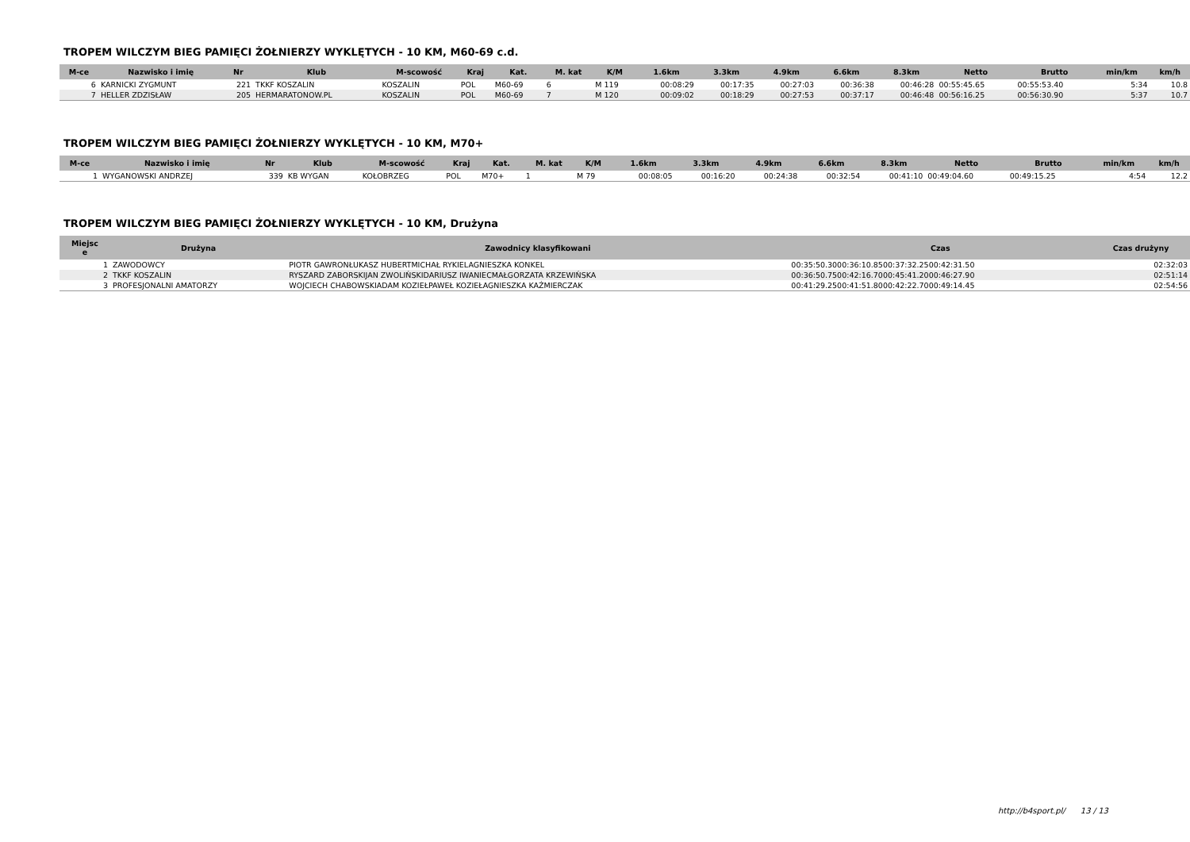TROPEM WILCZYM BIEG PAMIĘCI ŻOŁNIERZY WYKLĘTYCH - 10 KM, M60-69 c.d.
| M-ce | Nazwisko i imię | Nr | Klub | M-scowość | Kraj | Kat. | M. kat | K/M | 1.6km | 3.3km | 4.9km | 6.6km | 8.3km | Netto | Brutto | min/km | km/h |
| --- | --- | --- | --- | --- | --- | --- | --- | --- | --- | --- | --- | --- | --- | --- | --- | --- | --- |
| 6 | KARNICKI ZYGMUNT | 221 | TKKF KOSZALIN | KOSZALIN | POL | M60-69 | 6 | M 119 | 00:08:29 | 00:17:35 | 00:27:03 | 00:36:38 | 00:46:28 | 00:55:45.65 | 00:55:53.40 | 5:34 | 10.8 |
| 7 | HELLER ZDZISŁAW | 205 | HERMARATONOW.PL | KOSZALIN | POL | M60-69 | 7 | M 120 | 00:09:02 | 00:18:29 | 00:27:53 | 00:37:17 | 00:46:48 | 00:56:16.25 | 00:56:30.90 | 5:37 | 10.7 |
TROPEM WILCZYM BIEG PAMIĘCI ŻOŁNIERZY WYKLĘTYCH - 10 KM, M70+
| M-ce | Nazwisko i imię | Nr | Klub | M-scowość | Kraj | Kat. | M. kat | K/M | 1.6km | 3.3km | 4.9km | 6.6km | 8.3km | Netto | Brutto | min/km | km/h |
| --- | --- | --- | --- | --- | --- | --- | --- | --- | --- | --- | --- | --- | --- | --- | --- | --- | --- |
| 1 | WYGANOWSKI ANDRZEJ | 339 | KB WYGAN | KOŁOBRZEG | POL | M70+ | 1 | M 79 | 00:08:05 | 00:16:20 | 00:24:38 | 00:32:54 | 00:41:10 | 00:49:04.60 | 00:49:15.25 | 4:54 | 12.2 |
TROPEM WILCZYM BIEG PAMIĘCI ŻOŁNIERZY WYKLĘTYCH - 10 KM, Drużyna
| Miejsc e | Drużyna | Zawodnicy klasyfikowani | Czas | Czas drużyny |
| --- | --- | --- | --- | --- |
| 1 | ZAWODOWCY | PIOTR GAWRONŁUKASZ HUBERTMICHAŁ RYKIELAGNIESZKA KONKEL | 00:35:50.3000:36:10.8500:37:32.2500:42:31.50 | 02:32:03 |
| 2 | TKKF KOSZALIN | RYSZARD ZABORSKIJAN ZWOLIŃSKIDARIUSZ IWANIECMAŁGORZATA KRZEWIŃSKA | 00:36:50.7500:42:16.7000:45:41.2000:46:27.90 | 02:51:14 |
| 3 | PROFESJONALNI AMATORZY | WOJCIECH CHABOWSKIADAM KOZIEŁPAWEŁ KOZIEŁAGNIESZKA KAŹMIERCZAK | 00:41:29.2500:41:51.8000:42:22.7000:49:14.45 | 02:54:56 |
http://b4sport.pl/ 13 / 13